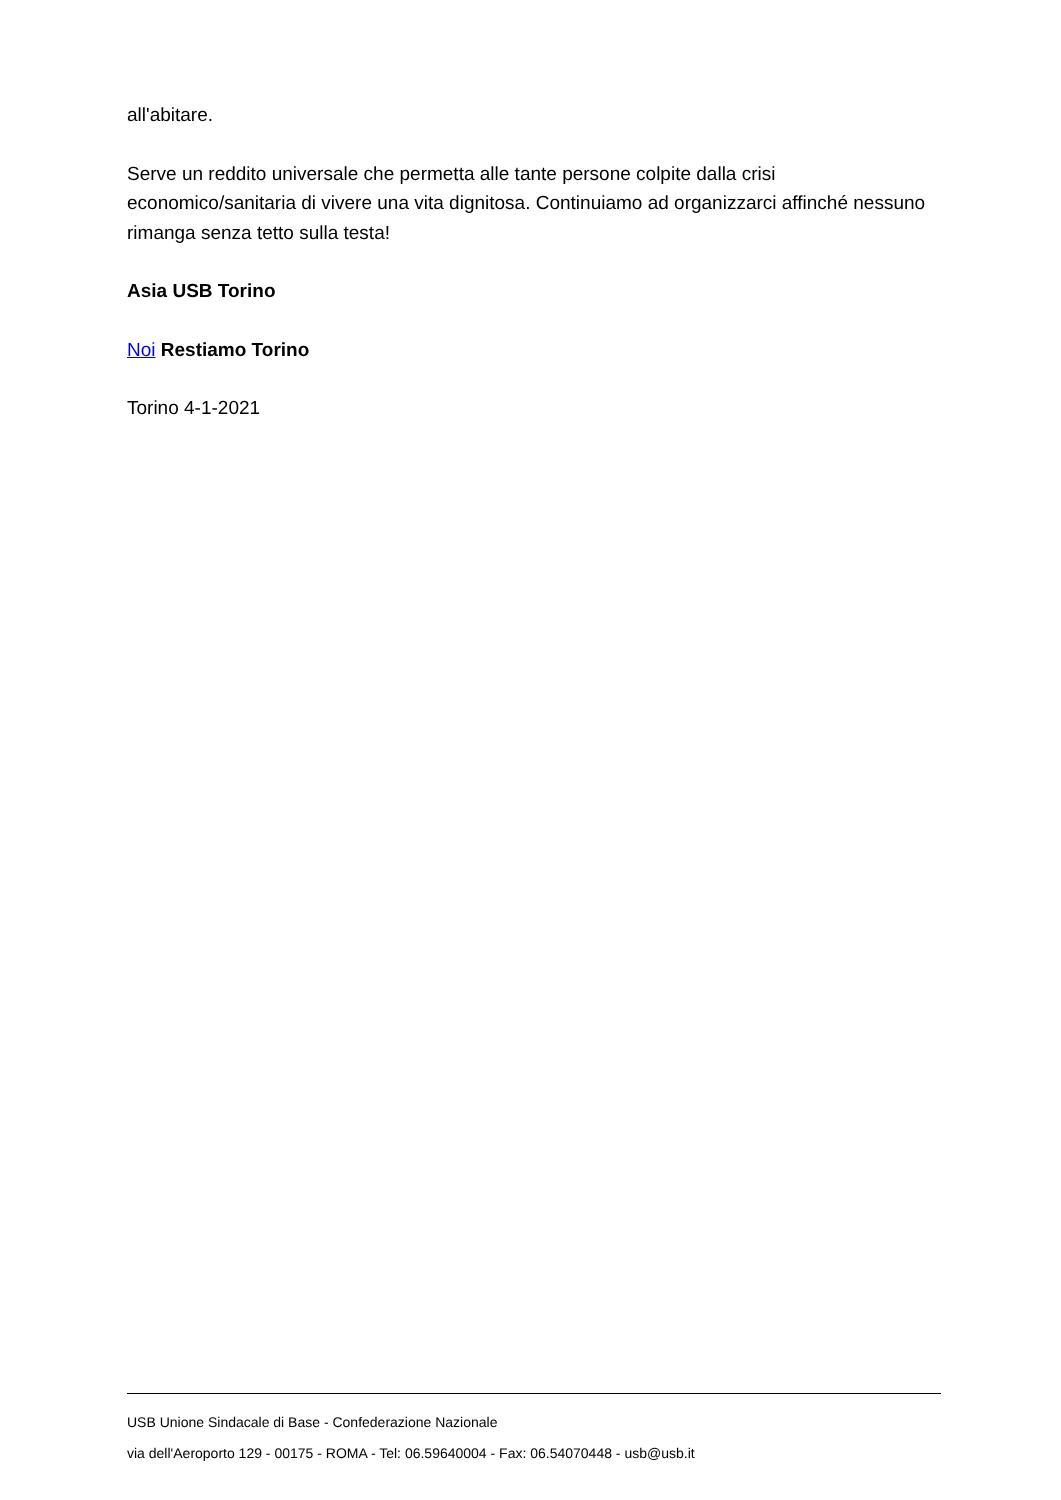all'abitare.
Serve un reddito universale che permetta alle tante persone colpite dalla crisi economico/sanitaria di vivere una vita dignitosa. Continuiamo ad organizzarci affinché nessuno rimanga senza tetto sulla testa!
Asia USB Torino
Noi Restiamo Torino
Torino 4-1-2021
USB Unione Sindacale di Base - Confederazione Nazionale
via dell'Aeroporto 129 - 00175 - ROMA - Tel: 06.59640004 - Fax: 06.54070448 - usb@usb.it